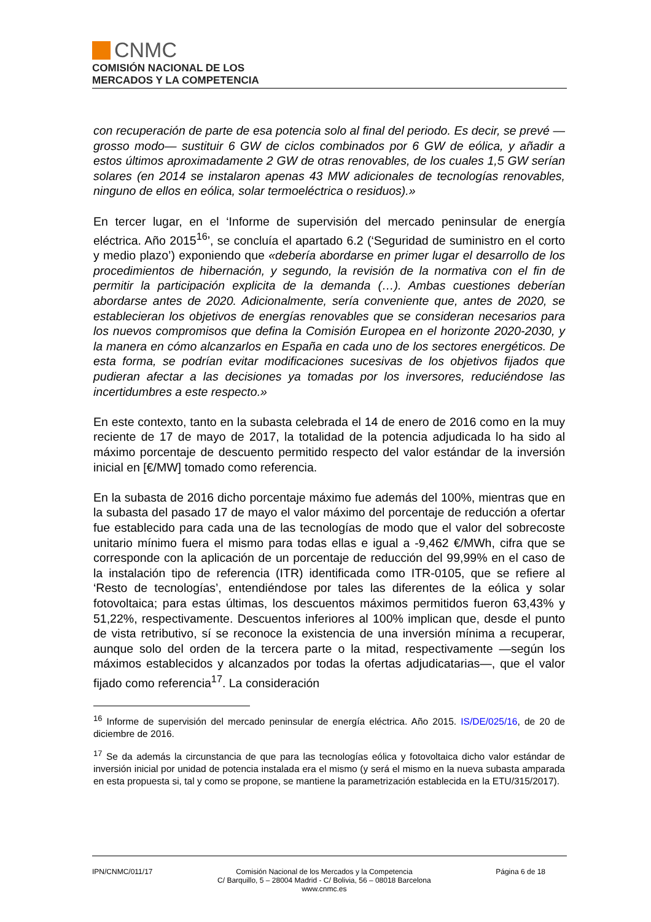CNMC
COMISIÓN NACIONAL DE LOS
MERCADOS Y LA COMPETENCIA
con recuperación de parte de esa potencia solo al final del periodo. Es decir, se prevé —grosso modo— sustituir 6 GW de ciclos combinados por 6 GW de eólica, y añadir a estos últimos aproximadamente 2 GW de otras renovables, de los cuales 1,5 GW serían solares (en 2014 se instalaron apenas 43 MW adicionales de tecnologías renovables, ninguno de ellos en eólica, solar termoeléctrica o residuos).»
En tercer lugar, en el ‘Informe de supervisión del mercado peninsular de energía eléctrica. Año 2015<sup>16</sup>’, se concluía el apartado 6.2 (‘Seguridad de suministro en el corto y medio plazo’) exponiendo que «debería abordarse en primer lugar el desarrollo de los procedimientos de hibernación, y segundo, la revisión de la normativa con el fin de permitir la participación explicita de la demanda (…). Ambas cuestiones deberían abordarse antes de 2020. Adicionalmente, sería conveniente que, antes de 2020, se establecieran los objetivos de energías renovables que se consideran necesarios para los nuevos compromisos que defina la Comisión Europea en el horizonte 2020-2030, y la manera en cómo alcanzarlos en España en cada uno de los sectores energéticos. De esta forma, se podrían evitar modificaciones sucesivas de los objetivos fijados que pudieran afectar a las decisiones ya tomadas por los inversores, reduciéndose las incertidumbres a este respecto.»
En este contexto, tanto en la subasta celebrada el 14 de enero de 2016 como en la muy reciente de 17 de mayo de 2017, la totalidad de la potencia adjudicada lo ha sido al máximo porcentaje de descuento permitido respecto del valor estándar de la inversión inicial en [€/MW] tomado como referencia.
En la subasta de 2016 dicho porcentaje máximo fue además del 100%, mientras que en la subasta del pasado 17 de mayo el valor máximo del porcentaje de reducción a ofertar fue establecido para cada una de las tecnologías de modo que el valor del sobrecoste unitario mínimo fuera el mismo para todas ellas e igual a -9,462 €/MWh, cifra que se corresponde con la aplicación de un porcentaje de reducción del 99,99% en el caso de la instalación tipo de referencia (ITR) identificada como ITR-0105, que se refiere al ‘Resto de tecnologías’, entendiéndose por tales las diferentes de la eólica y solar fotovoltaica; para estas últimas, los descuentos máximos permitidos fueron 63,43% y 51,22%, respectivamente. Descuentos inferiores al 100% implican que, desde el punto de vista retributivo, sí se reconoce la existencia de una inversión mínima a recuperar, aunque solo del orden de la tercera parte o la mitad, respectivamente —según los máximos establecidos y alcanzados por todas la ofertas adjudicatarias—, que el valor fijado como referencia<sup>17</sup>. La consideración
<sup>16</sup> Informe de supervisión del mercado peninsular de energía eléctrica. Año 2015. IS/DE/025/16, de 20 de diciembre de 2016.
<sup>17</sup> Se da además la circunstancia de que para las tecnologías eólica y fotovoltaica dicho valor estándar de inversión inicial por unidad de potencia instalada era el mismo (y será el mismo en la nueva subasta amparada en esta propuesta si, tal y como se propone, se mantiene la parametrización establecida en la ETU/315/2017).
IPN/CNMC/011/17
Comisión Nacional de los Mercados y la Competencia
C/ Barquillo, 5 – 28004 Madrid - C/ Bolivia, 56 – 08018 Barcelona
www.cnmc.es
Página 6 de 18